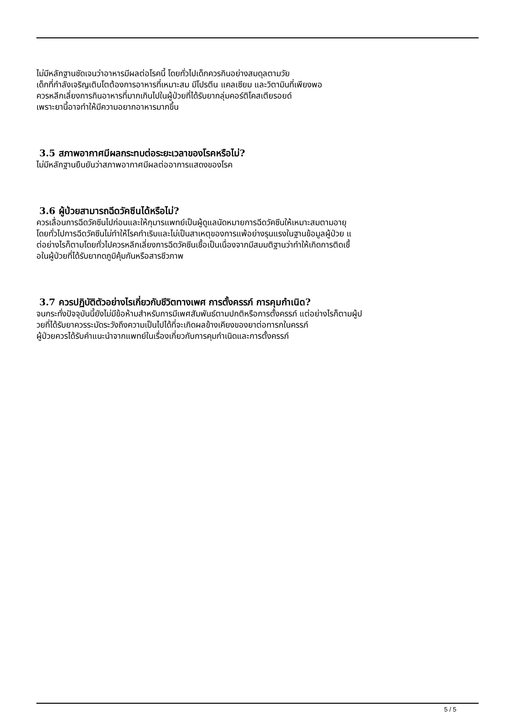ไม่มีหลักฐานชัดเจนว่าอาหารมีผลต่อโรคนี้ โดยทั่วไปเด็กควรกินอย่างสมดุลตามวัย
เด็กที่กำลังเจริญเติบโตต้องการอาหารที่เหมาะสม มีโปรตีน แคลเซียม และวิตามินที่เพียงพอ
ควรหลีกเลี่ยงการกินอาหารที่มากเกินไปในผู้ป่วยที่ได้รับยากลุ่มคอร์ติโคสเตียรอยด์
เพราะยานี้อาจทำให้มีความอยากอาหารมากขึ้น
3.5 สภาพอากาศมีผลกระทบต่อระยะเวลาของโรคหรือไม่?
ไม่มีหลักฐานยืนยันว่าสภาพอากาศมีผลต่ออาการแสดงของโรค
3.6 ผู้ป่วยสามารถฉีดวัคซีนได้หรือไม่?
ควรเลื่อนการฉีดวัคซีนไปก่อนและให้กุมารแพทย์เป็นผู้ดูแลนัดหมายการฉีดวัคซีนให้เหมาะสมตามอายุ
โดยทั่วไปการฉีดวัคซีนไม่ทำให้โรคกำเริบและไม่เป็นสาเหตุของการแพ้อย่างรุนแรงในฐานข้อมูลผู้ป่วย แ
ต่อย่างไรก็ตามโดยทั่วไปควรหลีกเลี่ยงการฉีดวัคซีนเชื้อเป็นเนื่องจากมีสมมติฐานว่าทำให้เกิดการติดเชื้
อในผู้ป่วยที่ได้รับยากดภูมิคุ้มกันหรือสารชีวภาพ
3.7 ควรปฏิบัติตัวอย่างไรเกี่ยวกับชีวิตทางเพศ การตั้งครรภ์ การคุมกำเนิด?
จนกระทั่งปัจจุบันนี้ยังไม่มีข้อห้ามสำหรับการมีเพศสัมพันธ์ตามปกติหรือการตั้งครรภ์ แต่อย่างไรก็ตามผู้ป
วยที่ได้รับยาควรระมัดระวังถึงความเป็นไปได้ที่จะเกิดผลข้างเคียงของยาต่อทารกในครรภ์
ผู้ป่วยควรได้รับคำแนะนำจากแพทย์ในเรื่องเกี่ยวกับการคุมกำเนิดและการตั้งครรภ์
5 / 5